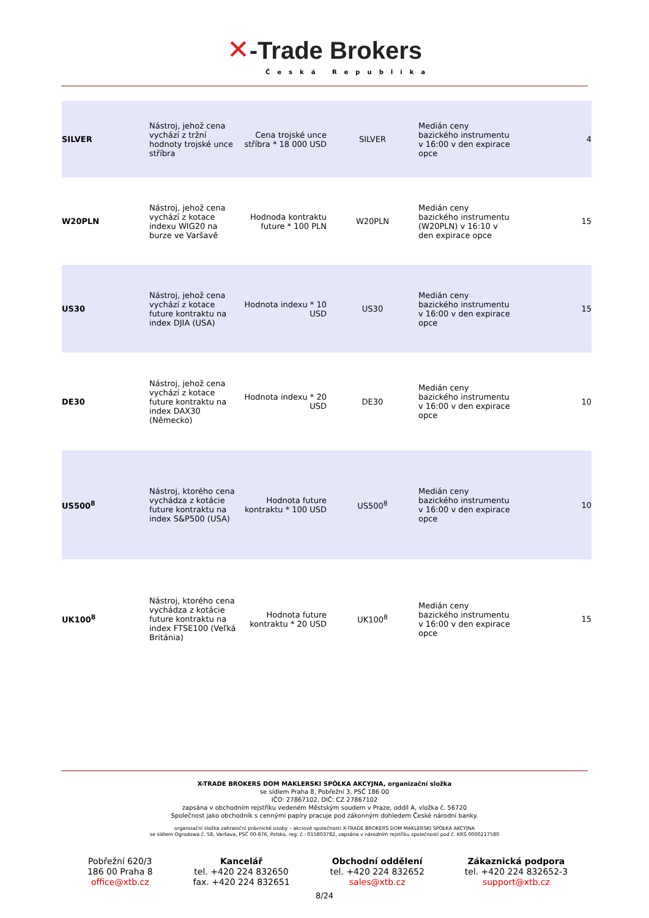✕-Trade Brokers
Česká Republika
| SILVER | Nástroj, jehož cena vychází z tržní hodnoty trojské unce stříbra | Cena trojské unce stříbra * 18 000 USD | SILVER | Medián ceny bazického instrumentu v 16:00 v den expirace opce | 4 |
| W20PLN | Nástroj, jehož cena vychází z kotace indexu WIG20 na burze ve Varšavě | Hodnoda kontraktu future * 100 PLN | W20PLN | Medián ceny bazického instrumentu (W20PLN) v 16:10 v den expirace opce | 15 |
| US30 | Nástroj, jehož cena vychází z kotace future kontraktu na index DJIA (USA) | Hodnota indexu * 10 USD | US30 | Medián ceny bazického instrumentu v 16:00 v den expirace opce | 15 |
| DE30 | Nástroj, jehož cena vychází z kotace future kontraktu na index DAX30 (Německo) | Hodnota indexu * 20 USD | DE30 | Medián ceny bazického instrumentu v 16:00 v den expirace opce | 10 |
| US500<sup>8</sup> | Nástroj, ktorého cena vychádza z kotácie future kontraktu na index S&P500 (USA) | Hodnota future kontraktu * 100 USD | US500<sup>8</sup> | Medián ceny bazického instrumentu v 16:00 v den expirace opce | 10 |
| UK100<sup>8</sup> | Nástroj, ktorého cena vychádza z kotácie future kontraktu na index FTSE100 (Veľká Británia) | Hodnota future kontraktu * 20 USD | UK100<sup>8</sup> | Medián ceny bazického instrumentu v 16:00 v den expirace opce | 15 |
X-TRADE BROKERS DOM MAKLERSKI SPÓŁKA AKCYJNA, organizační složka
se sídlem Praha 8, Pobřežní 3, PSČ 186 00
IČO: 27867102, DIČ: CZ 27867102
zapsána v obchodním rejstříku vedeném Městským soudem v Praze, oddíl A, vložka č. 56720
Společnost jako obchodník s cennými papíry pracuje pod zákonným dohledem České národní banky.
organizační složka zahraniční právnické osoby – akciové společnosti X-TRADE BROKERS DOM MAKLERSKI SPÓŁKA AKCYJNA
se sídlem Ogrodowa č. 58, Varšava, PSČ 00-876, Polsko, reg. č.: 015803782, zapsána v národním rejstříku společností pod č. KRS 0000217580
Pobřežní 620/3
186 00 Praha 8
office@xtb.cz
Kancelář
tel. +420 224 832650
fax. +420 224 832651
Obchodní oddělení
tel. +420 224 832652
sales@xtb.cz
Zákaznická podpora
tel. +420 224 832652-3
support@xtb.cz
8/24